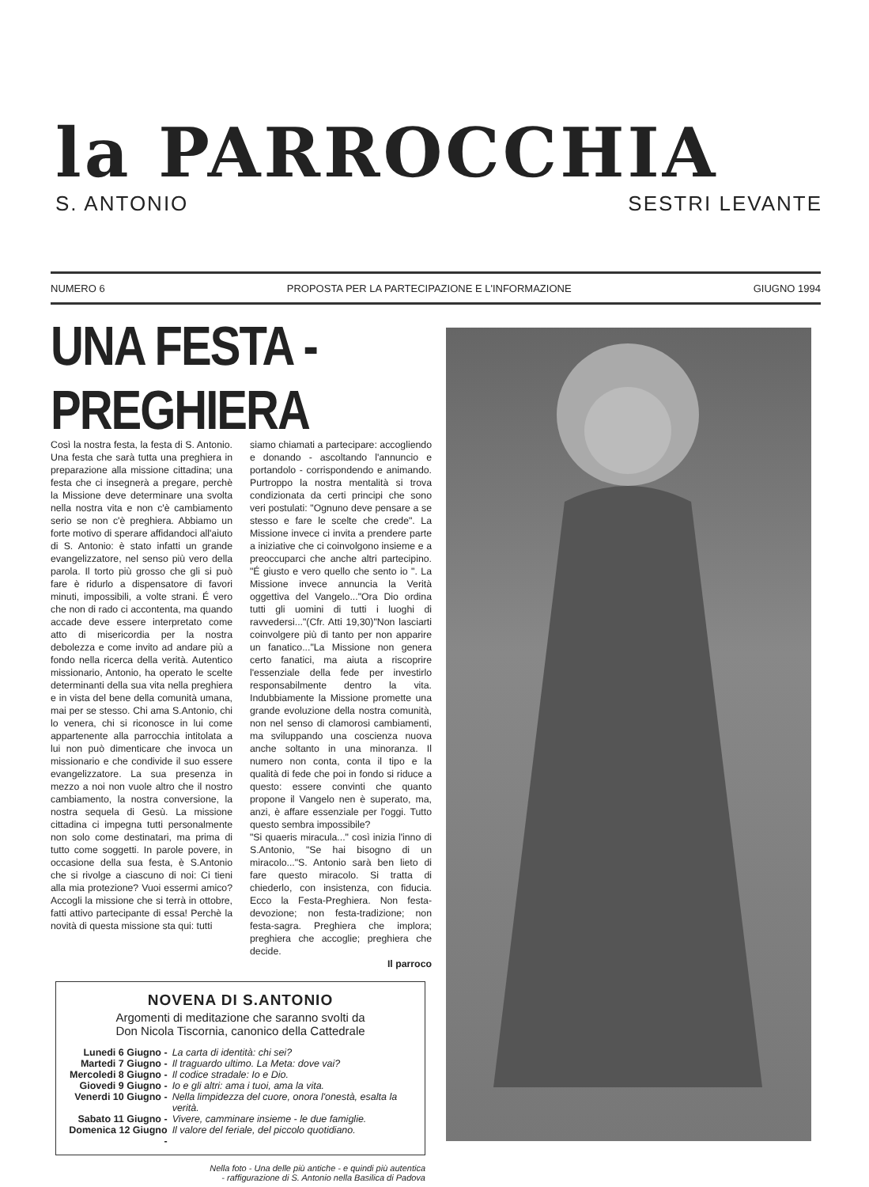la PARROCCHIA
S. ANTONIO SESTRI LEVANTE
NUMERO 6 PROPOSTA PER LA PARTECIPAZIONE E L'INFORMAZIONE GIUGNO 1994
UNA FESTA - PREGHIERA
Così la nostra festa, la festa di S. Antonio. Una festa che sarà tutta una preghiera in preparazione alla missione cittadina; una festa che ci insegnerà a pregare, perchè la Missione deve determinare una svolta nella nostra vita e non c'è cambiamento serio se non c'è preghiera. Abbiamo un forte motivo di sperare affidandoci all'aiuto di S. Antonio: è stato infatti un grande evangelizzatore, nel senso più vero della parola. Il torto più grosso che gli si può fare è ridurlo a dispensatore di favori minuti, impossibili, a volte strani. É vero che non di rado ci accontenta, ma quando accade deve essere interpretato come atto di misericordia per la nostra debolezza e come invito ad andare più a fondo nella ricerca della verità. Autentico missionario, Antonio, ha operato le scelte determinanti della sua vita nella preghiera e in vista del bene della comunità umana, mai per se stesso. Chi ama S.Antonio, chi lo venera, chi si riconosce in lui come appartenente alla parrocchia intitolata a lui non può dimenticare che invoca un missionario e che condivide il suo essere evangelizzatore. La sua presenza in mezzo a noi non vuole altro che il nostro cambiamento, la nostra conversione, la nostra sequela di Gesù. La missione cittadina ci impegna tutti personalmente non solo come destinatari, ma prima di tutto come soggetti. In parole povere, in occasione della sua festa, è S.Antonio che si rivolge a ciascuno di noi: Ci tieni alla mia protezione? Vuoi essermi amico? Accogli la missione che si terrà in ottobre, fatti attivo partecipante di essa! Perchè la novità di questa missione sta qui: tutti
siamo chiamati a partecipare: accogliendo e donando - ascoltando l'annuncio e portandolo - corrispondendo e animando. Purtroppo la nostra mentalità si trova condizionata da certi principi che sono veri postulati: "Ognuno deve pensare a se stesso e fare le scelte che crede". La Missione invece ci invita a prendere parte a iniziative che ci coinvolgono insieme e a preoccuparci che anche altri partecipino. "É giusto e vero quello che sento io ". La Missione invece annuncia la Verità oggettiva del Vangelo..."Ora Dio ordina tutti gli uomini di tutti i luoghi di ravvedersi..."(Cfr. Atti 19,30)"Non lasciarti coinvolgere più di tanto per non apparire un fanatico..."La Missione non genera certo fanatici, ma aiuta a riscoprire l'essenziale della fede per investirlo responsabilmente dentro la vita. Indubbiamente la Missione promette una grande evoluzione della nostra comunità, non nel senso di clamorosi cambiamenti, ma sviluppando una coscienza nuova anche soltanto in una minoranza. Il numero non conta, conta il tipo e la qualità di fede che poi in fondo si riduce a questo: essere convinti che quanto propone il Vangelo nen è superato, ma, anzi, è affare essenziale per l'oggi. Tutto questo sembra impossibile?
"Si quaeris miracula..." così inizia l'inno di S.Antonio, "Se hai bisogno di un miracolo..."S. Antonio sarà ben lieto di fare questo miracolo. Si tratta di chiederlo, con insistenza, con fiducia. Ecco la Festa-Preghiera. Non festa-devozione; non festa-tradizione; non festa-sagra. Preghiera che implora; preghiera che accoglie; preghiera che decide.
Il parroco
NOVENA DI S.ANTONIO
Argomenti di meditazione che saranno svolti da
Don Nicola Tiscornia, canonico della Cattedrale
| Lunedi 6 Giugno - | La carta di identità: chi sei? |
| Martedi 7 Giugno - | Il traguardo ultimo. La Meta: dove vai? |
| Mercoledi 8 Giugno - | Il codice stradale: Io e Dio. |
| Giovedi 9 Giugno - | Io e gli altri: ama i tuoi, ama la vita. |
| Venerdi 10 Giugno - | Nella limpidezza del cuore, onora l'onestà, esalta la verità. |
| Sabato 11 Giugno - | Vivere, camminare insieme - le due famiglie. |
| Domenica 12 Giugno - | Il valore del feriale, del piccolo quotidiano. |
Nella foto - Una delle più antiche - e quindi più autentica
- raffigurazione di S. Antonio nella Basilica di Padova